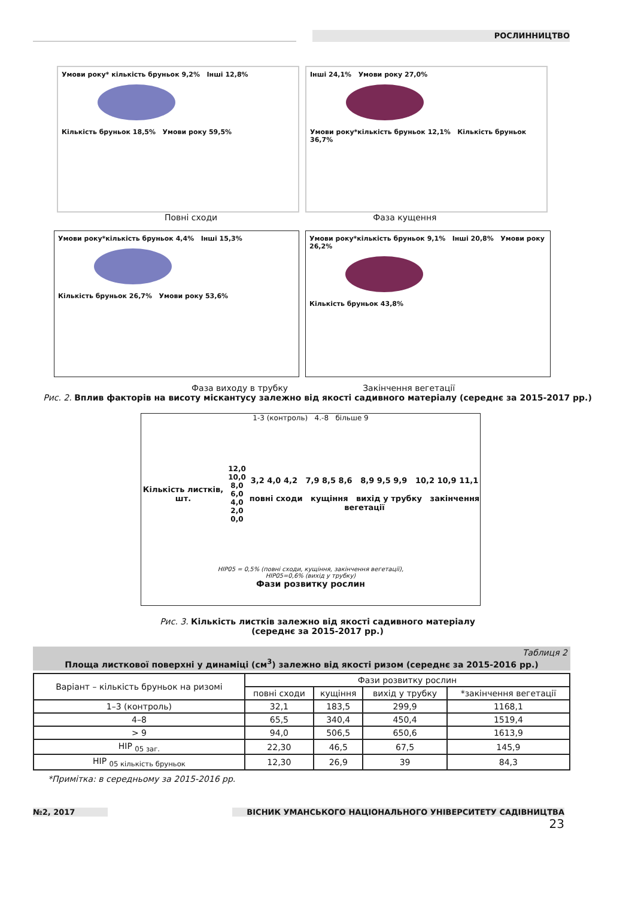РОСЛИННИЦТВО
Умови року* кількість бруньок 9,2% Інші 12,8%
Кількість бруньок 18,5% Умови року 59,5%
Інші 24,1% Умови року 27,0%
Умови року*кількість бруньок 12,1% Кількість бруньок 36,7%
Повні сходи Фаза кущення
Умови року*кількість бруньок 4,4% Інші 15,3%
Кількість бруньок 26,7% Умови року 53,6%
Умови року*кількість бруньок 9,1% Інші 20,8% Умови року 26,2%
Кількість бруньок 43,8%
Фаза виходу в трубку Закінчення вегетації
Рис. 2. Вплив факторів на висоту міскантусу залежно від якості садивного матеріалу (середнє за 2015-2017 рр.)
1-3 (контроль) 4.-8 більше 9
Кількість листків, шт.
12,0
10,0
8,0
6,0
4,0
2,0
0,0
3,2 4,0 4,2 7,9 8,5 8,6 8,9 9,5 9,9 10,2 10,9 11,1
повні сходи кущіння вихід у трубку закінчення вегетації
НІР05 = 0,5% (повні сходи, кущіння, закінчення вегетації),
НІР05=0,6% (вихід у трубку)
Фази розвитку рослин
Рис. 3. Кількість листків залежно від якості садивного матеріалу
(середнє за 2015-2017 рр.)
Таблиця 2
Площа листкової поверхні у динаміці (см<sup>3</sup>) залежно від якості ризом (середнє за 2015-2016 рр.)
| Варіант – кількість бруньок на ризомі | Фази розвитку рослин | | | |
| --- | --- | --- | --- | --- |
| | повні сходи | кущіння | вихід у трубку | *закінчення вегетації |
| 1–3 (контроль) | 32,1 | 183,5 | 299,9 | 1168,1 |
| 4–8 | 65,5 | 340,4 | 450,4 | 1519,4 |
| > 9 | 94,0 | 506,5 | 650,6 | 1613,9 |
| НІР <sub>05 заг.</sub> | 22,30 | 46,5 | 67,5 | 145,9 |
| НІР <sub>05 кількість бруньок</sub> | 12,30 | 26,9 | 39 | 84,3 |
*Примітка: в середньому за 2015-2016 рр.
№2, 2017 ВІСНИК УМАНСЬКОГО НАЦІОНАЛЬНОГО УНІВЕРСИТЕТУ САДІВНИЦТВА
23